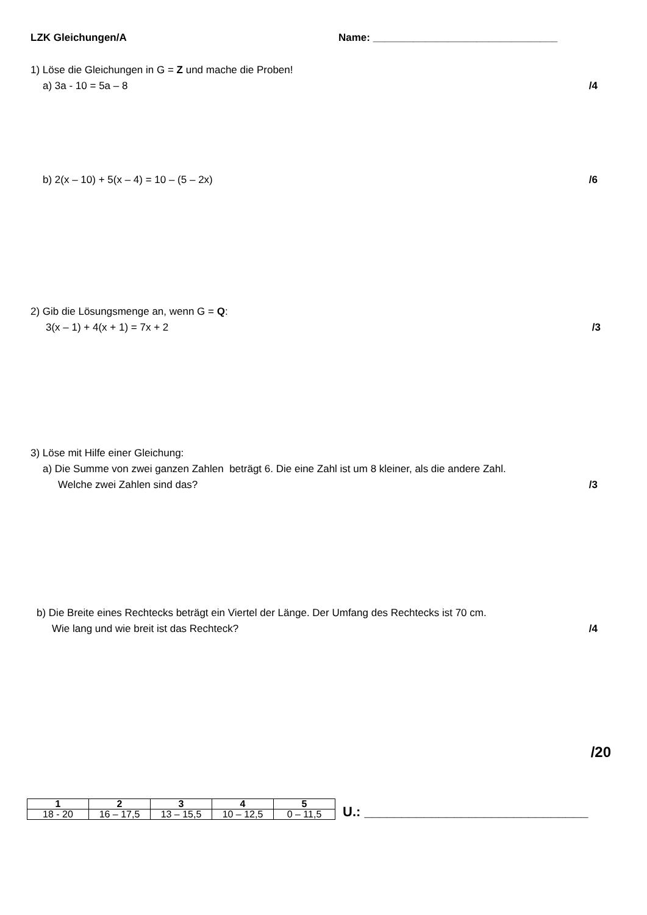LZK Gleichungen/A Name: ________________________________
1) Löse die Gleichungen in G = Z und mache die Proben!
a) 3a - 10 = 5a – 8 /4
b) 2(x – 10) + 5(x – 4) = 10 – (5 – 2x) /6
2) Gib die Lösungsmenge an, wenn G = Q:
3(x – 1) + 4(x + 1) = 7x + 2 /3
3) Löse mit Hilfe einer Gleichung:
a) Die Summe von zwei ganzen Zahlen beträgt 6. Die eine Zahl ist um 8 kleiner, als die andere Zahl.
Welche zwei Zahlen sind das? /3
b) Die Breite eines Rechtecks beträgt ein Viertel der Länge. Der Umfang des Rechtecks ist 70 cm.
Wie lang und wie breit ist das Rechteck? /4
/20
| 1 | 2 | 3 | 4 | 5 |
| 18 - 20 | 16 – 17,5 | 13 – 15,5 | 10 – 12,5 | 0 – 11,5 |
U.: ______________________________